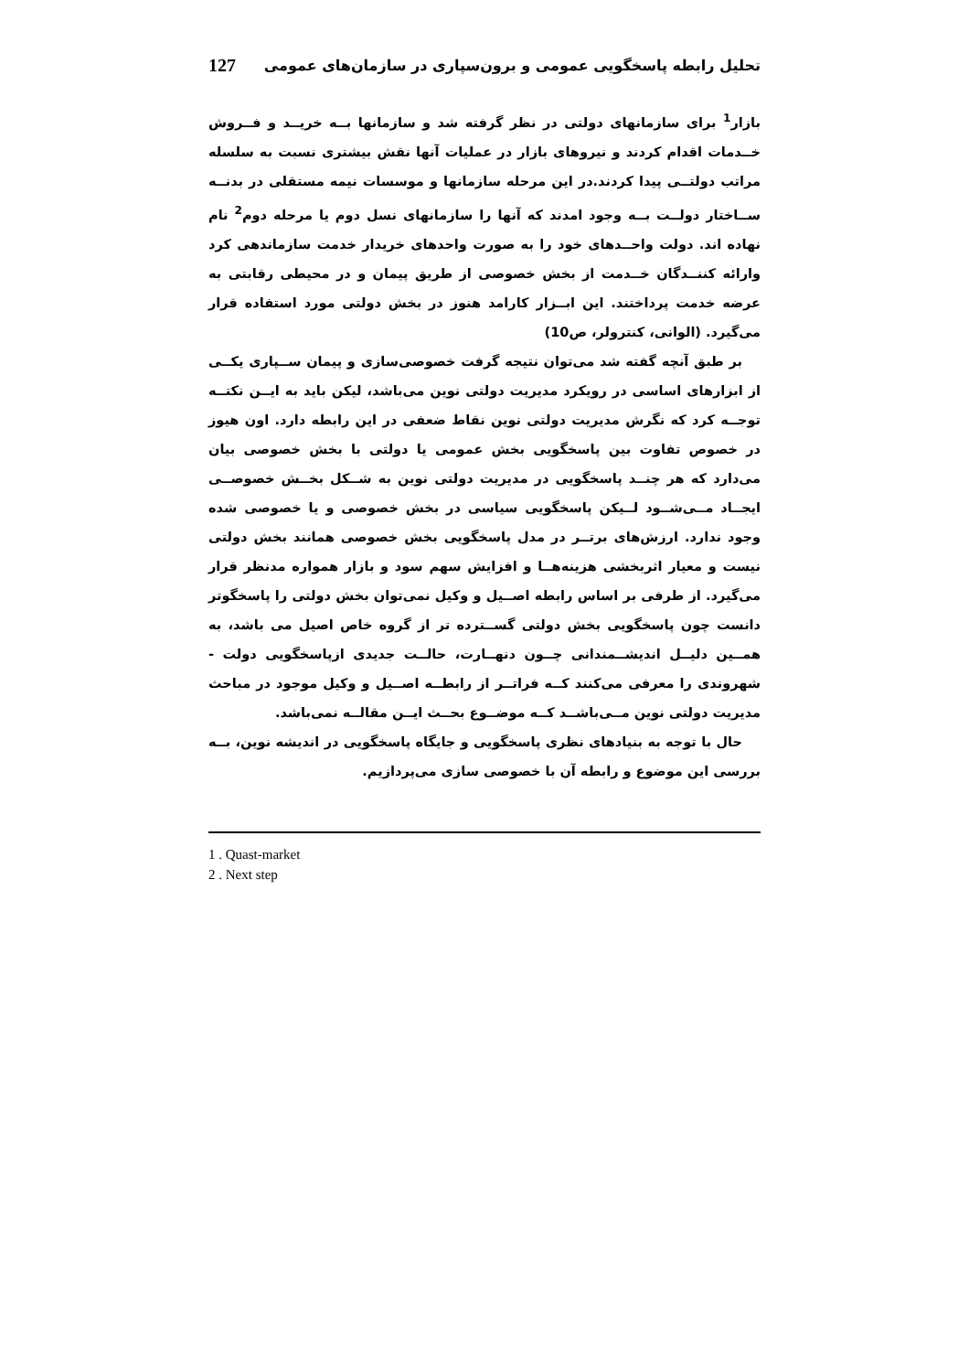تحلیل رابطه پاسخگویی عمومی و برون‌سپاری در سازمان‌های عمومی 127
بازار<sup>1</sup> برای سازمانهای دولتی در نظر گرفته شد و سازمانها بــه خریــد و فــروش خــدمات اقدام کردند و نیروهای بازار در عملیات آنها نقش بیشتری نسبت به سلسله مراتب دولتــی پیدا کردند.در این مرحله سازمانها و موسسات نیمه مستقلی در بدنــه ســاختار دولــت بــه وجود امدند که آنها را سازمانهای نسل دوم یا مرحله دوم<sup>2</sup> نام نهاده اند. دولت واحــدهای خود را به صورت واحدهای خریدار خدمت سازماندهی کرد وارائه کننــدگان خــدمت از بخش خصوصی از طریق پیمان و در محیطی رقابتی به عرضه خدمت پرداختند. این ابــزار کارامد هنوز در بخش دولتی مورد استفاده قرار می‌گیرد. (الوانی، کنترولر، ص10)
بر طبق آنچه گفته شد می‌توان نتیجه گرفت خصوصی‌سازی و پیمان ســپاری یکــی از ابزارهای اساسی در رویکرد مدیریت دولتی نوین می‌باشد، لیکن باید به ایــن نکتــه توجــه کرد که نگرش مدیریت دولتی نوین نقاط ضعفی در این رابطه دارد. اون هیوز در خصوص تفاوت بین پاسخگویی بخش عمومی یا دولتی با بخش خصوصی بیان می‌دارد که هر چنــد پاسخگویی در مدیریت دولتی نوین به شــکل بخــش خصوصــی ایجــاد مــی‌شــود لــیکن پاسخگویی سیاسی در بخش خصوصی و یا خصوصی شده وجود ندارد. ارزش‌های برتــر در مدل پاسخگویی بخش خصوصی همانند بخش دولتی نیست و معیار اثربخشی هزینه‌هــا و افزایش سهم سود و بازار همواره مدنظر قرار می‌گیرد. از طرفی بر اساس رابطه اصــیل و وکیل نمی‌توان بخش دولتی را پاسخگوتر دانست چون پاسخگویی بخش دولتی گســترده تر از گروه خاص اصیل می باشد، به همــین دلیــل اندیشــمندانی چــون دنهــارت، حالــت جدیدی ازپاسخگویی دولت - شهروندی را معرفی می‌کنند کــه فراتــر از رابطــه اصــیل و وکیل موجود در مباحث مدیریت دولتی نوین مــی‌باشــد کــه موضــوع بحــث ایــن مقالــه نمی‌باشد.
حال با توجه به بنیادهای نظری پاسخگویی و جایگاه پاسخگویی در اندیشه نوین، بــه بررسی این موضوع و رابطه آن با خصوصی سازی می‌پردازیم.
1 . Quast-market
2 . Next step